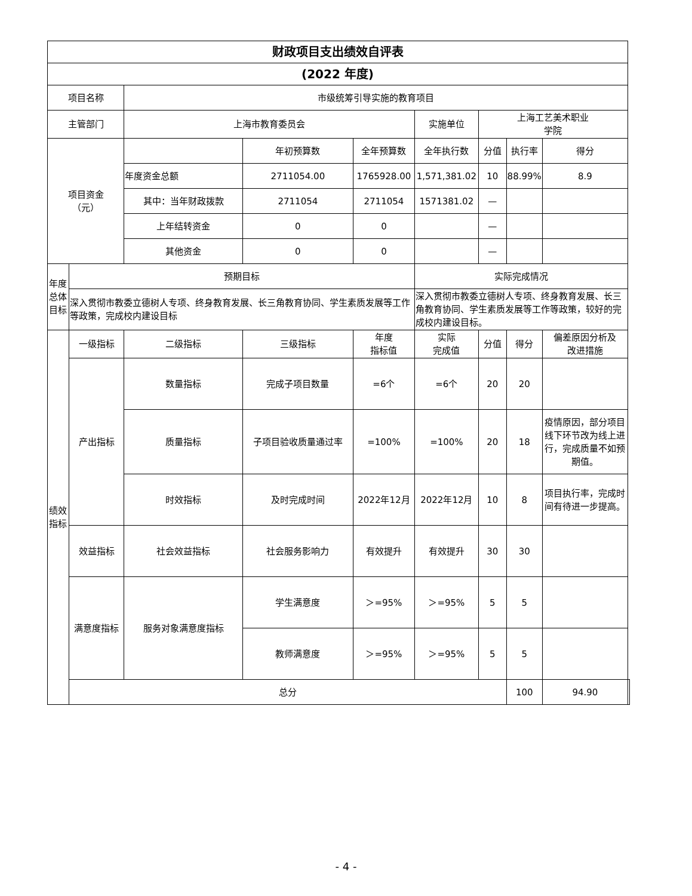| 财政项目支出绩效自评表 | | | | | | | | | |
| --- | --- | --- | --- | --- | --- | --- | --- | --- | --- |
| (2022 年度) | | | | | | | | | |
| 项目名称 | | 市级统筹引导实施的教育项目 | | | | | | | |
| 主管部门 | | 上海市教育委员会 | | | 实施单位 | 上海工艺美术职业 学院 | | | |
| 项目资金 （元） | | | 年初预算数 | 全年预算数 | 全年执行数 | 分值 | 执行率 | 得分 | |
| | | 年度资金总额 | 2711054.00 | 1765928.00 | 1,571,381.02 | 10 | 88.99% | 8.9 | |
| | | 其中：当年财政拨款 | 2711054 | 2711054 | 1571381.02 | — | | | |
| | | 上年结转资金 | 0 | 0 | | — | | | |
| | | 其他资金 | 0 | 0 | | — | | | |
| 年度总体目标 | 预期目标 | | | | 实际完成情况 | | | | |
| | 深入贯彻市教委立德树人专项、终身教育发展、长三角教育协同、学生素质发展等工作等政策，完成校内建设目标 | | | | 深入贯彻市教委立德树人专项、终身教育发展、长三角教育协同、学生素质发展等工作等政策，较好的完成校内建设目标。 | | | | |
| 绩效指标 | 一级指标 | 二级指标 | 三级指标 | 年度 指标值 | 实际 完成值 | 分值 | 得分 | 偏差原因分析及 改进措施 | |
| | 产出指标 | 数量指标 | 完成子项目数量 | =6个 | =6个 | 20 | 20 | | |
| | | 质量指标 | 子项目验收质量通过率 | =100% | =100% | 20 | 18 | 疫情原因，部分项目线下环节改为线上进行，完成质量不如预期值。 | |
| | | 时效指标 | 及时完成时间 | 2022年12月 | 2022年12月 | 10 | 8 | 项目执行率，完成时间有待进一步提高。 | |
| | 效益指标 | 社会效益指标 | 社会服务影响力 | 有效提升 | 有效提升 | 30 | 30 | | |
| | 满意度指标 | 服务对象满意度指标 | 学生满意度 | ＞=95% | ＞=95% | 5 | 5 | | |
| | | | 教师满意度 | ＞=95% | ＞=95% | 5 | 5 | | |
| | 总分 | | | | | | 100 | 94.90 | |
- 4 -